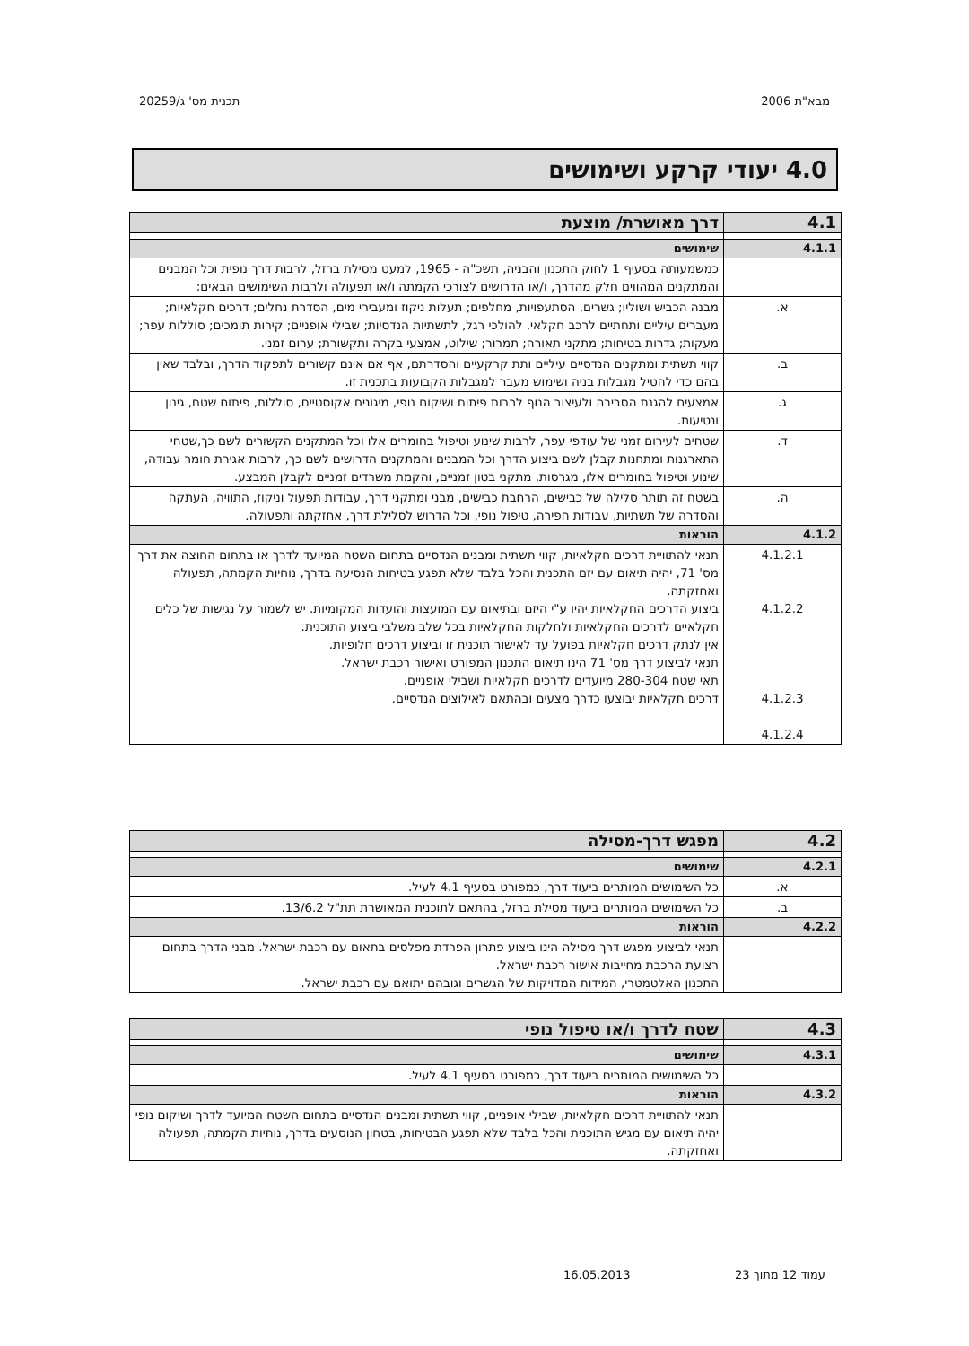מבא"ת 2006 תכנית מס' ג/20259
4.0 יעודי קרקע ושימושים
| 4.1 | דרך מאושרת/ מוצעת |
| --- | --- |
| 4.1.1 | שימושים |
| | כמשמעותה בסעיף 1 לחוק התכנון והבניה, תשכ"ה - 1965, למעט מסילת ברזל, לרבות דרך נופית וכל המבנים והמתקנים המהווים חלק מהדרך, ו/או הדרושים לצורכי הקמתה ו/או תפעולה ולרבות השימושים הבאים: |
| א. | מבנה הכביש ושוליו; גשרים, הסתעפויות, מחלפים; תעלות ניקוז ומעבירי מים, הסדרת נחלים; דרכים חקלאיות; מעברים עיליים ותחתיים לרכב חקלאי, להולכי רגל, לתשתיות הנדסיות; שבילי אופניים; קירות תומכים; סוללות עפר; מעקות; גדרות בטיחות; מתקני תאורה; תמרור; שילוט, אמצעי בקרה ותקשורת; ערום זמני. |
| ב. | קווי תשתית ומתקנים הנדסיים עיליים ותת קרקעיים והסדרתם, אף אם אינם קשורים לתפקוד הדרך, ובלבד שאין בהם כדי להטיל מגבלות בניה ושימוש מעבר למגבלות הקבועות בתכנית זו. |
| ג. | אמצעים להגנת הסביבה ולעיצוב הנוף לרבות פיתוח ושיקום נופי, מיגונים אקוסטיים, סוללות, פיתוח שטח, גינון ונטיעות. |
| ד. | שטחים לעירום זמני של עודפי עפר, לרבות שינוע וטיפול בחומרים אלו וכל המתקנים הקשורים לשם כך,שטחי התארגנות ומתחנות קבלן לשם ביצוע הדרך וכל המבנים והמתקנים הדרושים לשם כך, לרבות אגירת חומר עבודה, שינוע וטיפול בחומרים אלו, מגרסות, מתקני בטון זמניים, והקמת משרדים זמניים לקבלן המבצע. |
| ה. | בשטח זה תותר סלילה של כבישים, הרחבת כבישים, מבני ומתקני דרך, עבודות תפעול וניקוז, התוויה, העתקה והסדרה של תשתיות, עבודות חפירה, טיפול נופי, וכל הדרוש לסלילת דרך, אחזקתה ותפעולה. |
| 4.1.2 | הוראות |
| 4.1.2.1 4.1.2.2 4.1.2.3 4.1.2.4 | תנאי להתוויית דרכים חקלאיות, קווי תשתית ומבנים הנדסיים בתחום השטח המיועד לדרך או בתחום החוצה את דרך מס' 71, יהיה תיאום עם יזם התכנית והכל בלבד שלא תפגע בטיחות הנסיעה בדרך, נוחיות הקמתה, תפעולה ואחזקתה. ביצוע הדרכים החקלאיות יהיו ע"י היזם ובתיאום עם המועצות והועדות המקומיות. יש לשמור על נגישות של כלים חקלאיים לדרכים החקלאיות ולחלקות החקלאיות בכל שלב משלבי ביצוע התוכנית. אין לנתק דרכים חקלאיות בפועל עד לאישור תוכנית זו וביצוע דרכים חלופיות. תנאי לביצוע דרך מס' 71 הינו תיאום התכנון המפורט ואישור רכבת ישראל. תאי שטח 280-304 מיועדים לדרכים חקלאיות ושבילי אופניים. דרכים חקלאיות יבוצעו כדרך מצעים ובהתאם לאילוצים הנדסיים. |
| 4.2 | מפגש דרך-מסילה |
| --- | --- |
| 4.2.1 | שימושים |
| א. | כל השימושים המותרים ביעוד דרך, כמפורט בסעיף 4.1 לעיל. |
| ב. | כל השימושים המותרים ביעוד מסילת ברזל, בהתאם לתוכנית המאושרת תת"ל 13/6.2. |
| 4.2.2 | הוראות |
| | תנאי לביצוע מפגש דרך מסילה הינו ביצוע פתרון הפרדת מפלסים בתאום עם רכבת ישראל. מבני הדרך בתחום רצועת הרכבת מחייבות אישור רכבת ישראל. התכנון האלטמטרי, המידות המדויקות של הגשרים וגובהם יתואם עם רכבת ישראל. |
| 4.3 | שטח לדרך ו/או טיפול נופי |
| --- | --- |
| 4.3.1 | שימושים |
| | כל השימושים המותרים ביעוד דרך, כמפורט בסעיף 4.1 לעיל. |
| 4.3.2 | הוראות |
| | תנאי להתוויית דרכים חקלאיות, שבילי אופניים, קווי תשתית ומבנים הנדסיים בתחום השטח המיועד לדרך ושיקום נופי יהיה תיאום עם מגיש התוכנית והכל בלבד שלא תפגע הבטיחות, בטחון הנוסעים בדרך, נוחיות הקמתה, תפעולה ואחזקתה. |
עמוד 12 מתוך 23 16.05.2013